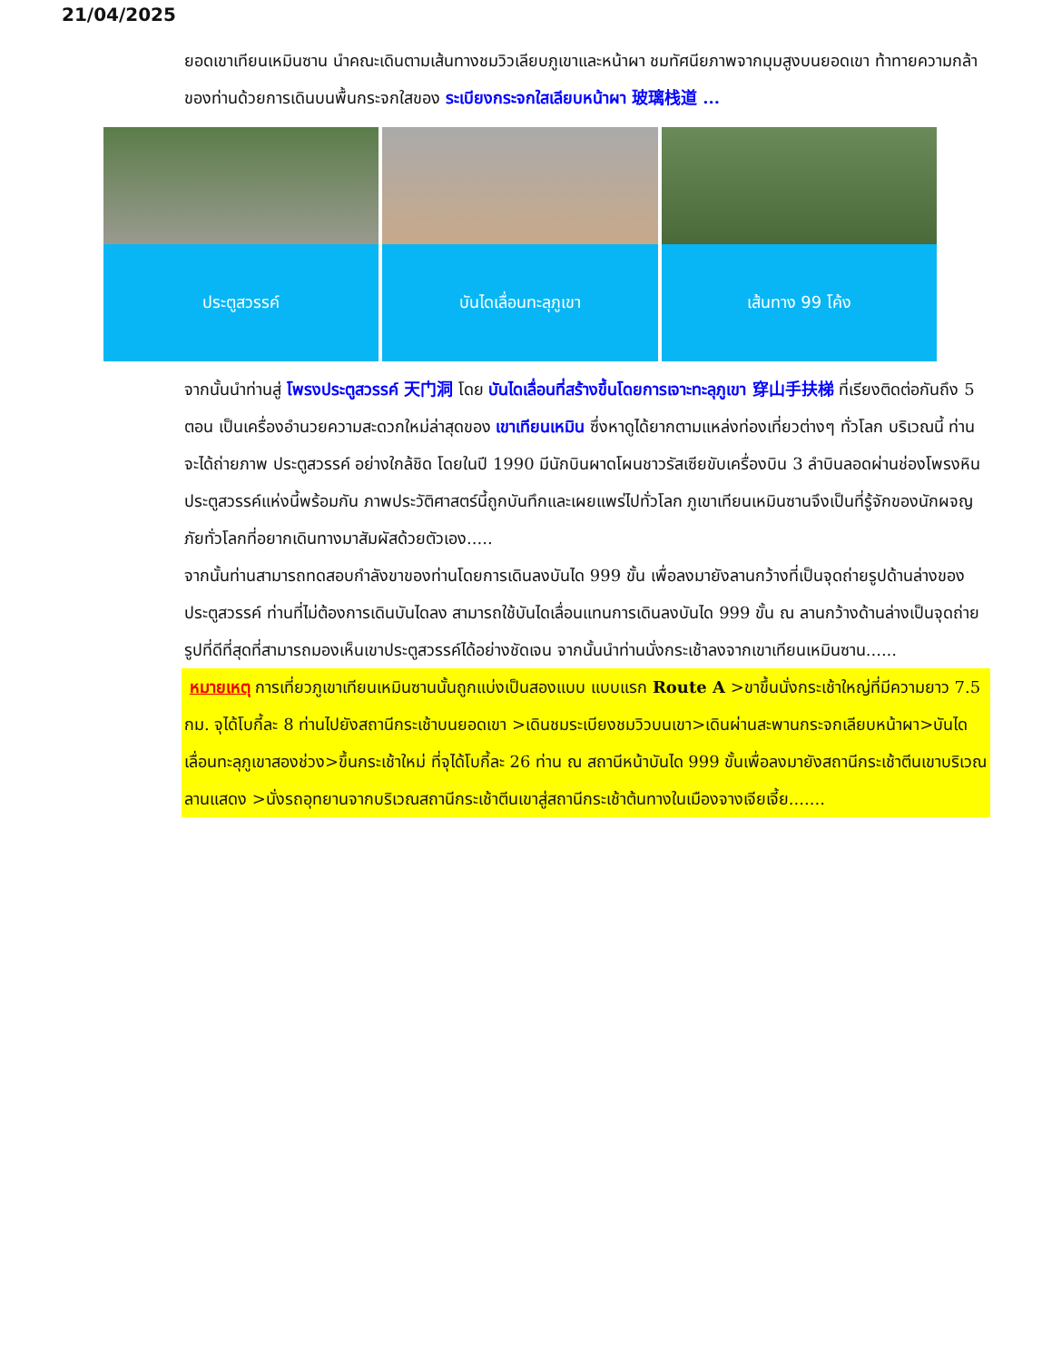21/04/2025
ยอดเขาเทียนเหมินซาน นำคณะเดินตามเส้นทางชมวิวเลียบภูเขาและหน้าผา ชมทัศนียภาพจากมุมสูงบนยอดเขา ท้าทายความกล้าของท่านด้วยการเดินบนพื้นกระจกใสของ ระเบียงกระจกใสเลียบหน้าผา 玻璃栈道 ...
ประตูสวรรค์ บันไดเลื่อนทะลุภูเขา เส้นทาง 99 โค้ง
จากนั้นนำท่านสู่ โพรงประตูสวรรค์ 天门洞 โดย บันไดเลื่อนที่สร้างขึ้นโดยการเจาะทะลุภูเขา 穿山手扶梯 ที่เรียงติดต่อกันถึง 5 ตอน เป็นเครื่องอำนวยความสะดวกใหม่ล่าสุดของ เขาเทียนเหมิน ซึ่งหาดูได้ยากตามแหล่งท่องเที่ยวต่างๆ ทั่วโลก บริเวณนี้ ท่านจะได้ถ่ายภาพ ประตูสวรรค์ อย่างใกล้ชิด โดยในปี 1990 มีนักบินผาดโผนชาวรัสเซียขับเครื่องบิน 3 ลำบินลอดผ่านช่องโพรงหินประตูสวรรค์แห่งนี้พร้อมกัน ภาพประวัติศาสตร์นี้ถูกบันทึกและเผยแพร่ไปทั่วโลก ภูเขาเทียนเหมินซานจึงเป็นที่รู้จักของนักผจญภัยทั่วโลกที่อยากเดินทางมาสัมผัสด้วยตัวเอง.....
จากนั้นท่านสามารถทดสอบกำลังขาของท่านโดยการเดินลงบันได 999 ขั้น เพื่อลงมายังลานกว้างที่เป็นจุดถ่ายรูปด้านล่างของประตูสวรรค์ ท่านที่ไม่ต้องการเดินบันไดลง สามารถใช้บันไดเลื่อนแทนการเดินลงบันได 999 ขั้น ณ ลานกว้างด้านล่างเป็นจุดถ่ายรูปที่ดีที่สุดที่สามารถมองเห็นเขาประตูสวรรค์ได้อย่างชัดเจน จากนั้นนำท่านนั่งกระเช้าลงจากเขาเทียนเหมินซาน......
หมายเหตุ การเที่ยวภูเขาเทียนเหมินซานนั้นถูกแบ่งเป็นสองแบบ แบบแรก Route A >ขาขึ้นนั่งกระเช้าใหญ่ที่มีความยาว 7.5 กม. จุได้โบกี้ละ 8 ท่านไปยังสถานีกระเช้าบนยอดเขา >เดินชมระเบียงชมวิวบนเขา>เดินผ่านสะพานกระจกเลียบหน้าผา>บันไดเลื่อนทะลุภูเขาสองช่วง>ขึ้นกระเช้าใหม่ ที่จุได้โบกี้ละ 26 ท่าน ณ สถานีหน้าบันได 999 ขั้นเพื่อลงมายังสถานีกระเช้าตีนเขาบริเวณลานแสดง >นั่งรถอุทยานจากบริเวณสถานีกระเช้าตีนเขาสู่สถานีกระเช้าต้นทางในเมืองจางเจียเจี้ย.......